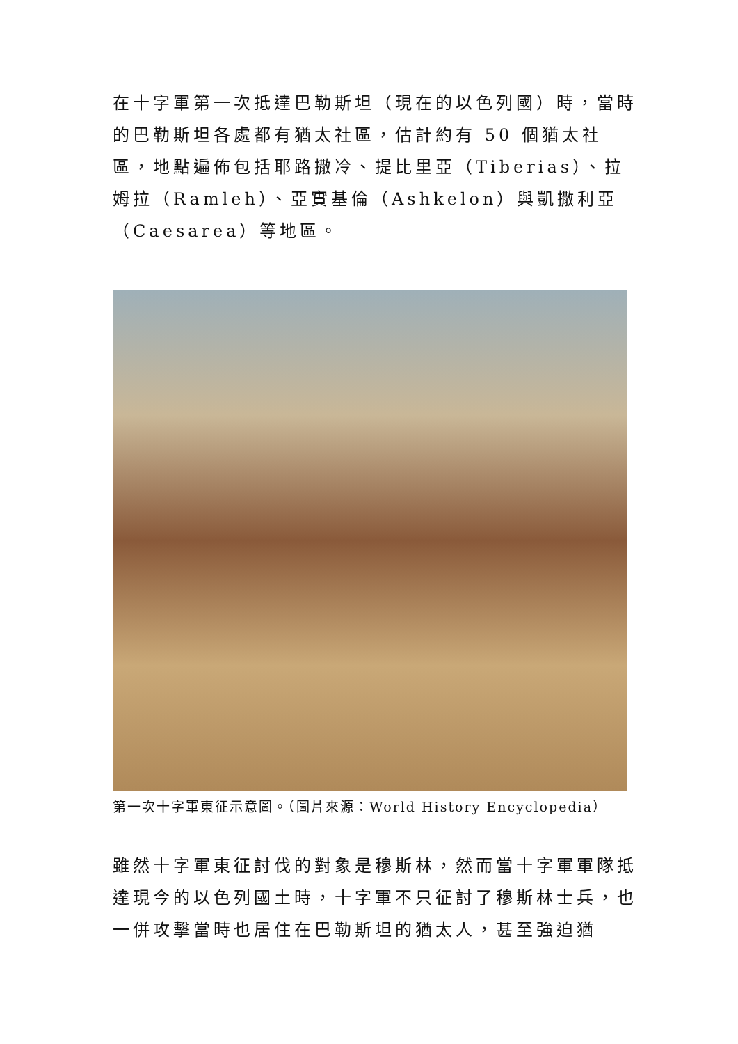在十字軍第一次抵達巴勒斯坦（現在的以色列國）時，當時的巴勒斯坦各處都有猶太社區，估計約有 50 個猶太社區，地點遍佈包括耶路撒冷、提比里亞（Tiberias）、拉姆拉（Ramleh）、亞實基倫（Ashkelon）與凱撒利亞（Caesarea）等地區。
第一次十字軍東征示意圖。（圖片來源：World History Encyclopedia）
雖然十字軍東征討伐的對象是穆斯林，然而當十字軍軍隊抵達現今的以色列國土時，十字軍不只征討了穆斯林士兵，也一併攻擊當時也居住在巴勒斯坦的猶太人，甚至強迫猶